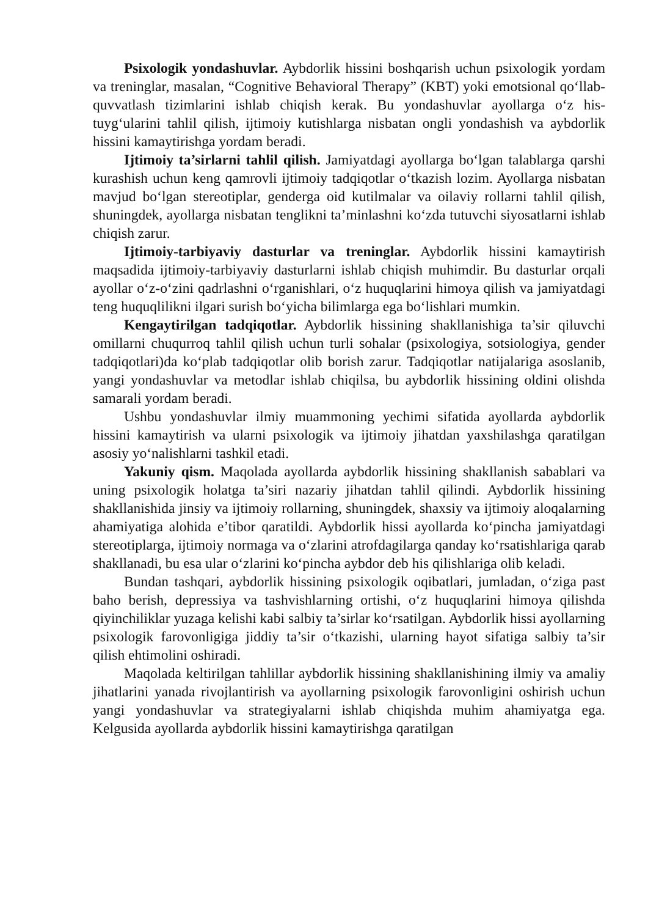Psixologik yondashuvlar. Aybdorlik hissini boshqarish uchun psixologik yordam va treninglar, masalan, “Cognitive Behavioral Therapy” (KBT) yoki emotsional qo‘llab-quvvatlash tizimlarini ishlab chiqish kerak. Bu yondashuvlar ayollarga o‘z his-tuyg‘ularini tahlil qilish, ijtimoiy kutishlarga nisbatan ongli yondashish va aybdorlik hissini kamaytirishga yordam beradi.
Ijtimoiy ta’sirlarni tahlil qilish. Jamiyatdagi ayollarga bo‘lgan talablarga qarshi kurashish uchun keng qamrovli ijtimoiy tadqiqotlar o‘tkazish lozim. Ayollarga nisbatan mavjud bo‘lgan stereotiplar, genderga oid kutilmalar va oilaviy rollarni tahlil qilish, shuningdek, ayollarga nisbatan tenglikni ta’minlashni ko‘zda tutuvchi siyosatlarni ishlab chiqish zarur.
Ijtimoiy-tarbiyaviy dasturlar va treninglar. Aybdorlik hissini kamaytirish maqsadida ijtimoiy-tarbiyaviy dasturlarni ishlab chiqish muhimdir. Bu dasturlar orqali ayollar o‘z-o‘zini qadrlashni o‘rganishlari, o‘z huquqlarini himoya qilish va jamiyatdagi teng huquqlilikni ilgari surish bo‘yicha bilimlarga ega bo‘lishlari mumkin.
Kengaytirilgan tadqiqotlar. Aybdorlik hissining shakllanishiga ta’sir qiluvchi omillarni chuqurroq tahlil qilish uchun turli sohalar (psixologiya, sotsiologiya, gender tadqiqotlari)da ko‘plab tadqiqotlar olib borish zarur. Tadqiqotlar natijalariga asoslanib, yangi yondashuvlar va metodlar ishlab chiqilsa, bu aybdorlik hissining oldini olishda samarali yordam beradi.
Ushbu yondashuvlar ilmiy muammoning yechimi sifatida ayollarda aybdorlik hissini kamaytirish va ularni psixologik va ijtimoiy jihatdan yaxshilashga qaratilgan asosiy yo‘nalishlarni tashkil etadi.
Yakuniy qism. Maqolada ayollarda aybdorlik hissining shakllanish sabablari va uning psixologik holatga ta’siri nazariy jihatdan tahlil qilindi. Aybdorlik hissining shakllanishida jinsiy va ijtimoiy rollarning, shuningdek, shaxsiy va ijtimoiy aloqalarning ahamiyatiga alohida e’tibor qaratildi. Aybdorlik hissi ayollarda ko‘pincha jamiyatdagi stereotiplarga, ijtimoiy normaga va o‘zlarini atrofdagilarga qanday ko‘rsatishlariga qarab shakllanadi, bu esa ular o‘zlarini ko‘pincha aybdor deb his qilishlariga olib keladi.
Bundan tashqari, aybdorlik hissining psixologik oqibatlari, jumladan, o‘ziga past baho berish, depressiya va tashvishlarning ortishi, o‘z huquqlarini himoya qilishda qiyinchiliklar yuzaga kelishi kabi salbiy ta’sirlar ko‘rsatilgan. Aybdorlik hissi ayollarning psixologik farovonligiga jiddiy ta’sir o‘tkazishi, ularning hayot sifatiga salbiy ta’sir qilish ehtimolini oshiradi.
Maqolada keltirilgan tahlillar aybdorlik hissining shakllanishining ilmiy va amaliy jihatlarini yanada rivojlantirish va ayollarning psixologik farovonligini oshirish uchun yangi yondashuvlar va strategiyalarni ishlab chiqishda muhim ahamiyatga ega. Kelgusida ayollarda aybdorlik hissini kamaytirishga qaratilgan